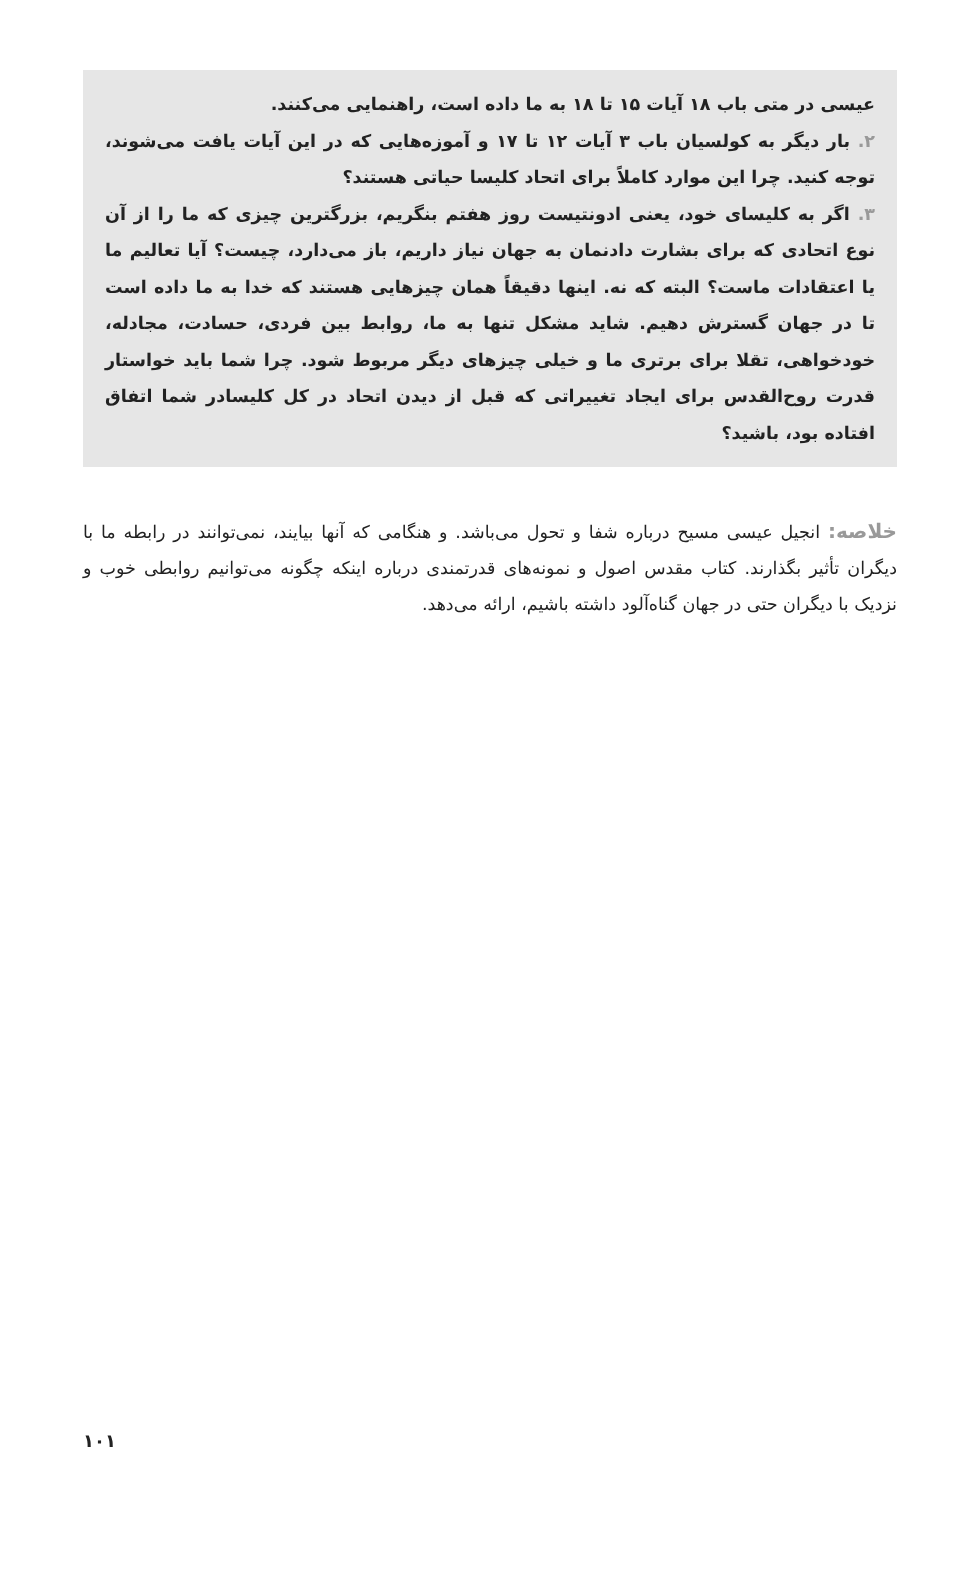عیسی در متی باب ۱۸ آیات ۱۵ تا ۱۸ به ما داده است، راهنمایی می‌کنند.
۲. بار دیگر به کولسیان باب ۳ آیات ۱۲ تا ۱۷ و آموزه‌هایی که در این آیات یافت می‌شوند، توجه کنید. چرا این موارد کاملاً برای اتحاد کلیسا حیاتی هستند؟
۳. اگر به کلیسای خود، یعنی ادونتیست روز هفتم بنگریم، بزرگترین چیزی که ما را از آن نوع اتحادی که برای بشارت دادنمان به جهان نیاز داریم، باز می‌دارد، چیست؟ آیا تعالیم ما یا اعتقادات ماست؟ البته که نه. اینها دقیقاً همان چیزهایی هستند که خدا به ما داده است تا در جهان گسترش دهیم. شاید مشکل تنها به ما، روابط بین فردی، حسادت، مجادله، خودخواهی، تقلا برای برتری ما و خیلی چیزهای دیگر مربوط شود. چرا شما باید خواستار قدرت روح‌القدس برای ایجاد تغییراتی که قبل از دیدن اتحاد در کل کلیسادر شما اتفاق افتاده بود، باشید؟
خلاصه: انجیل عیسی مسیح درباره شفا و تحول می‌باشد. و هنگامی که آنها بیایند، نمی‌توانند در رابطه ما با دیگران تأثیر بگذارند. کتاب مقدس اصول و نمونه‌های قدرتمندی درباره اینکه چگونه می‌توانیم روابطی خوب و نزدیک با دیگران حتی در جهان گناه‌آلود داشته باشیم، ارائه می‌دهد.
۱۰۱